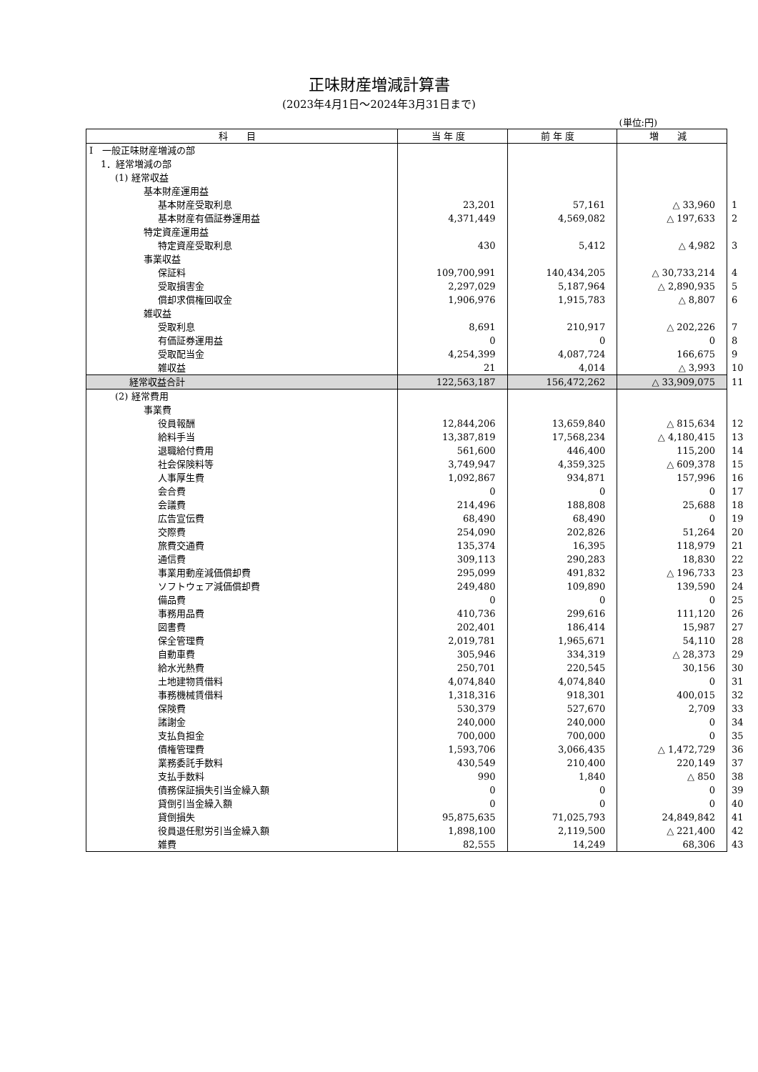正味財産増減計算書
(2023年4月1日～2024年3月31日まで)
(単位:円)
| 科 目 | 当 年 度 | 前 年 度 | 増 減 | |
| Ⅰ 一般正味財産増減の部 | | | | |
| 1．経常増減の部 | | | | |
| (1) 経常収益 | | | | |
| 基本財産運用益 | | | | |
| 基本財産受取利息 | 23,201 | 57,161 | △ 33,960 | 1 |
| 基本財産有価証券運用益 | 4,371,449 | 4,569,082 | △ 197,633 | 2 |
| 特定資産運用益 | | | | |
| 特定資産受取利息 | 430 | 5,412 | △ 4,982 | 3 |
| 事業収益 | | | | |
| 保証料 | 109,700,991 | 140,434,205 | △ 30,733,214 | 4 |
| 受取損害金 | 2,297,029 | 5,187,964 | △ 2,890,935 | 5 |
| 償却求償権回収金 | 1,906,976 | 1,915,783 | △ 8,807 | 6 |
| 雑収益 | | | | |
| 受取利息 | 8,691 | 210,917 | △ 202,226 | 7 |
| 有価証券運用益 | 0 | 0 | 0 | 8 |
| 受取配当金 | 4,254,399 | 4,087,724 | 166,675 | 9 |
| 雑収益 | 21 | 4,014 | △ 3,993 | 10 |
| 経常収益合計 | 122,563,187 | 156,472,262 | △ 33,909,075 | 11 |
| (2) 経常費用 | | | | |
| 事業費 | | | | |
| 役員報酬 | 12,844,206 | 13,659,840 | △ 815,634 | 12 |
| 給料手当 | 13,387,819 | 17,568,234 | △ 4,180,415 | 13 |
| 退職給付費用 | 561,600 | 446,400 | 115,200 | 14 |
| 社会保険料等 | 3,749,947 | 4,359,325 | △ 609,378 | 15 |
| 人事厚生費 | 1,092,867 | 934,871 | 157,996 | 16 |
| 会合費 | 0 | 0 | 0 | 17 |
| 会議費 | 214,496 | 188,808 | 25,688 | 18 |
| 広告宣伝費 | 68,490 | 68,490 | 0 | 19 |
| 交際費 | 254,090 | 202,826 | 51,264 | 20 |
| 旅費交通費 | 135,374 | 16,395 | 118,979 | 21 |
| 通信費 | 309,113 | 290,283 | 18,830 | 22 |
| 事業用動産減価償却費 | 295,099 | 491,832 | △ 196,733 | 23 |
| ソフトウェア減価償却費 | 249,480 | 109,890 | 139,590 | 24 |
| 備品費 | 0 | 0 | 0 | 25 |
| 事務用品費 | 410,736 | 299,616 | 111,120 | 26 |
| 図書費 | 202,401 | 186,414 | 15,987 | 27 |
| 保全管理費 | 2,019,781 | 1,965,671 | 54,110 | 28 |
| 自動車費 | 305,946 | 334,319 | △ 28,373 | 29 |
| 給水光熱費 | 250,701 | 220,545 | 30,156 | 30 |
| 土地建物賃借料 | 4,074,840 | 4,074,840 | 0 | 31 |
| 事務機械賃借料 | 1,318,316 | 918,301 | 400,015 | 32 |
| 保険費 | 530,379 | 527,670 | 2,709 | 33 |
| 諸謝金 | 240,000 | 240,000 | 0 | 34 |
| 支払負担金 | 700,000 | 700,000 | 0 | 35 |
| 債権管理費 | 1,593,706 | 3,066,435 | △ 1,472,729 | 36 |
| 業務委託手数料 | 430,549 | 210,400 | 220,149 | 37 |
| 支払手数料 | 990 | 1,840 | △ 850 | 38 |
| 債務保証損失引当金繰入額 | 0 | 0 | 0 | 39 |
| 貸倒引当金繰入額 | 0 | 0 | 0 | 40 |
| 貸倒損失 | 95,875,635 | 71,025,793 | 24,849,842 | 41 |
| 役員退任慰労引当金繰入額 | 1,898,100 | 2,119,500 | △ 221,400 | 42 |
| 雑費 | 82,555 | 14,249 | 68,306 | 43 |